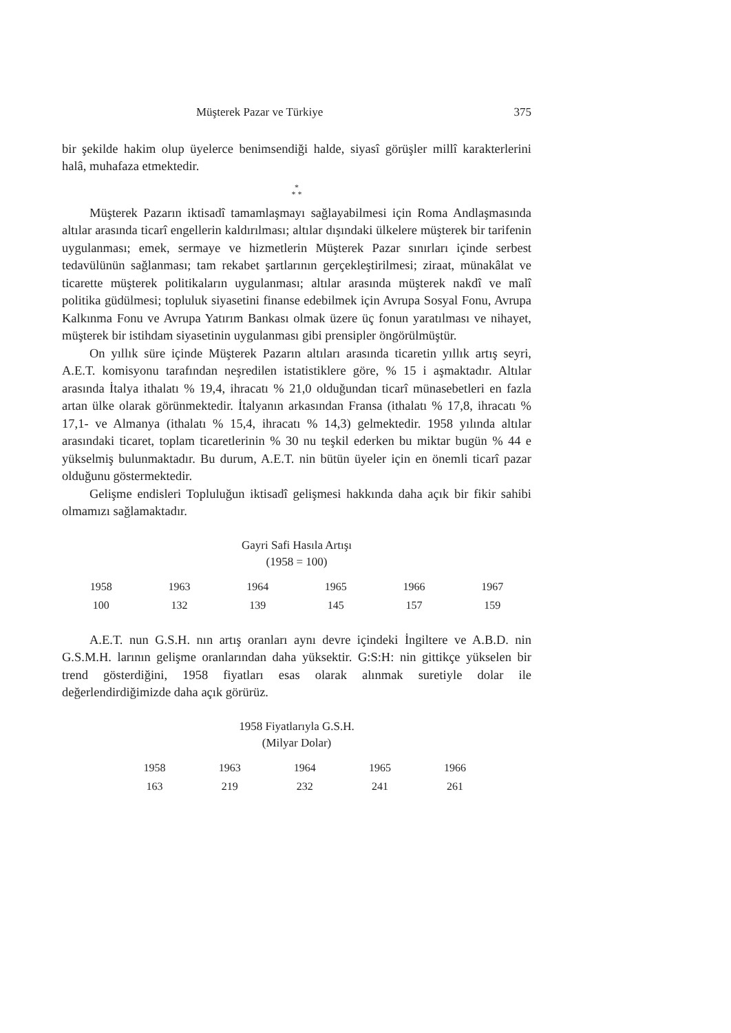Müşterek Pazar ve Türkiye 375
bir şekilde hakim olup üyelerce benimsendiği halde, siyasî görüşler millî karakterlerini halâ, muhafaza etmektedir.
*
* *
Müşterek Pazarın iktisadî tamamlaşmayı sağlayabilmesi için Roma Andlaşmasında altılar arasında ticarî engellerin kaldırılması; altılar dışındaki ülkelere müşterek bir tarifenin uygulanması; emek, sermaye ve hizmetlerin Müşterek Pazar sınırları içinde serbest tedavülünün sağlanması; tam rekabet şartlarının gerçekleştirilmesi; ziraat, münakâlat ve ticarette müşterek politikaların uygulanması; altılar arasında müşterek nakdî ve malî politika güdülmesi; topluluk siyasetini finanse edebilmek için Avrupa Sosyal Fonu, Avrupa Kalkınma Fonu ve Avrupa Yatırım Bankası olmak üzere üç fonun yaratılması ve nihayet, müşterek bir istihdam siyasetinin uygulanması gibi prensipler öngörülmüştür.
On yıllık süre içinde Müşterek Pazarın altıları arasında ticaretin yıllık artış seyri, A.E.T. komisyonu tarafından neşredilen istatistiklere göre, % 15 i aşmaktadır. Altılar arasında İtalya ithalatı % 19,4, ihracatı % 21,0 olduğundan ticarî münasebetleri en fazla artan ülke olarak görünmektedir. İtalyanın arkasından Fransa (ithalatı % 17,8, ihracatı % 17,1- ve Almanya (ithalatı % 15,4, ihracatı % 14,3) gelmektedir. 1958 yılında altılar arasındaki ticaret, toplam ticaretlerinin % 30 nu teşkil ederken bu miktar bugün % 44 e yükselmiş bulunmaktadır. Bu durum, A.E.T. nin bütün üyeler için en önemli ticarî pazar olduğunu göstermektedir.
Gelişme endisleri Topluluğun iktisadî gelişmesi hakkında daha açık bir fikir sahibi olmamızı sağlamaktadır.
Gayri Safi Hasıla Artışı
(1958 = 100)
| 1958 | 1963 | 1964 | 1965 | 1966 | 1967 |
| 100 | 132 | 139 | 145 | 157 | 159 |
A.E.T. nun G.S.H. nın artış oranları aynı devre içindeki İngiltere ve A.B.D. nin G.S.M.H. larının gelişme oranlarından daha yüksektir. G:S:H: nin gittikçe yükselen bir trend gösterdiğini, 1958 fiyatları esas olarak alınmak suretiyle dolar ile değerlendirdiğimizde daha açık görürüz.
1958 Fiyatlarıyla G.S.H.
(Milyar Dolar)
| 1958 | 1963 | 1964 | 1965 | 1966 |
| 163 | 219 | 232 | 241 | 261 |